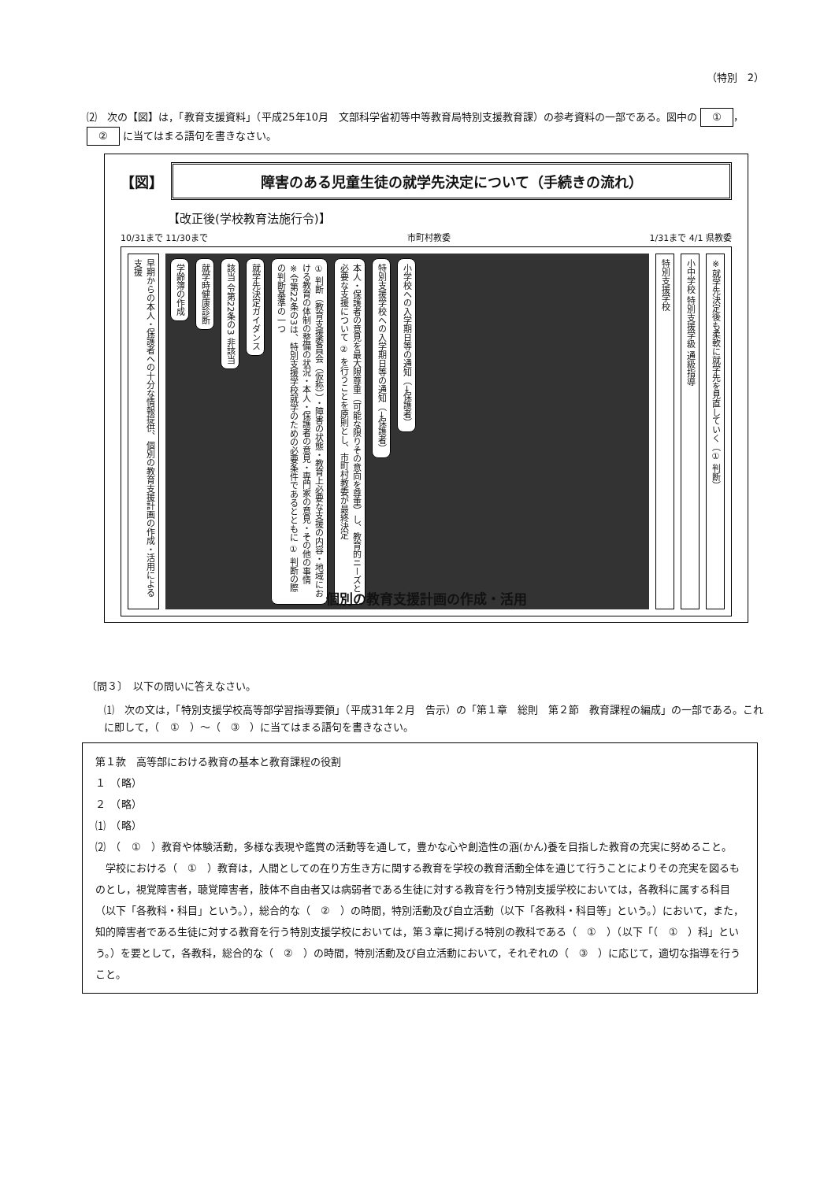（特別　2）
⑵　次の【図】は，「教育支援資料」（平成25年10月　文部科学省初等中等教育局特別支援教育課）の参考資料の一部である。図中の ① ， ② に当てはまる語句を書きなさい。
【図】 障害のある児童生徒の就学先決定について（手続きの流れ）
【改正後(学校教育法施行令)】
10/31まで 11/30まで 市町村教委 1/31まで 4/1 県教委
早期からの本人・保護者への十分な情報提供、個別の教育支援計画の作成・活用による支援
学齢簿の作成
就学時健康診断
該当 令第22条の3 非該当
就学先決定ガイダンス
① 判断（教育支援委員会（仮称））・障害の状態・教育上必要な支援の内容・地域における教育の体制の整備の状況・本人・保護者の意見・専門家の意見・その他の事情　※令第22条の3は、特別支援学校就学のための必要条件であるとともに ① 判断の際の判断基準の一つ
本人・保護者の意見を最大限尊重（可能な限りその意向を尊重）し、教育的ニーズと必要な支援について ② を行うことを原則とし、市町村教委が最終決定
特別支援学校への入学期日等の通知（→保護者）
小学校への入学期日等の通知（→保護者）
特別支援学校
小中学校 特別支援学級 通級指導
※就学先決定後も柔軟に就学先を見直していく（① 判断）
個別の教育支援計画の作成・活用
〔問３〕　以下の問いに答えなさい。
⑴　次の文は，「特別支援学校高等部学習指導要領」（平成31年２月　告示）の「第１章　総則　第２節　教育課程の編成」の一部である。これに即して，（　①　）～（　③　）に当てはまる語句を書きなさい。
第１款　高等部における教育の基本と教育課程の役割
１　（略）
２　（略）
⑴　（略）
⑵　（　①　）教育や体験活動，多様な表現や鑑賞の活動等を通して，豊かな心や創造性の涵(かん)養を目指した教育の充実に努めること。
　学校における（　①　）教育は，人間としての在り方生き方に関する教育を学校の教育活動全体を通じて行うことによりその充実を図るものとし，視覚障害者，聴覚障害者，肢体不自由者又は病弱者である生徒に対する教育を行う特別支援学校においては，各教科に属する科目（以下「各教科・科目」という。），総合的な（　②　）の時間，特別活動及び自立活動（以下「各教科・科目等」という。）において，また，知的障害者である生徒に対する教育を行う特別支援学校においては，第３章に掲げる特別の教科である（　①　）（以下「（　①　）科」という。）を要として，各教科，総合的な（　②　）の時間，特別活動及び自立活動において，それぞれの（　③　）に応じて，適切な指導を行うこと。